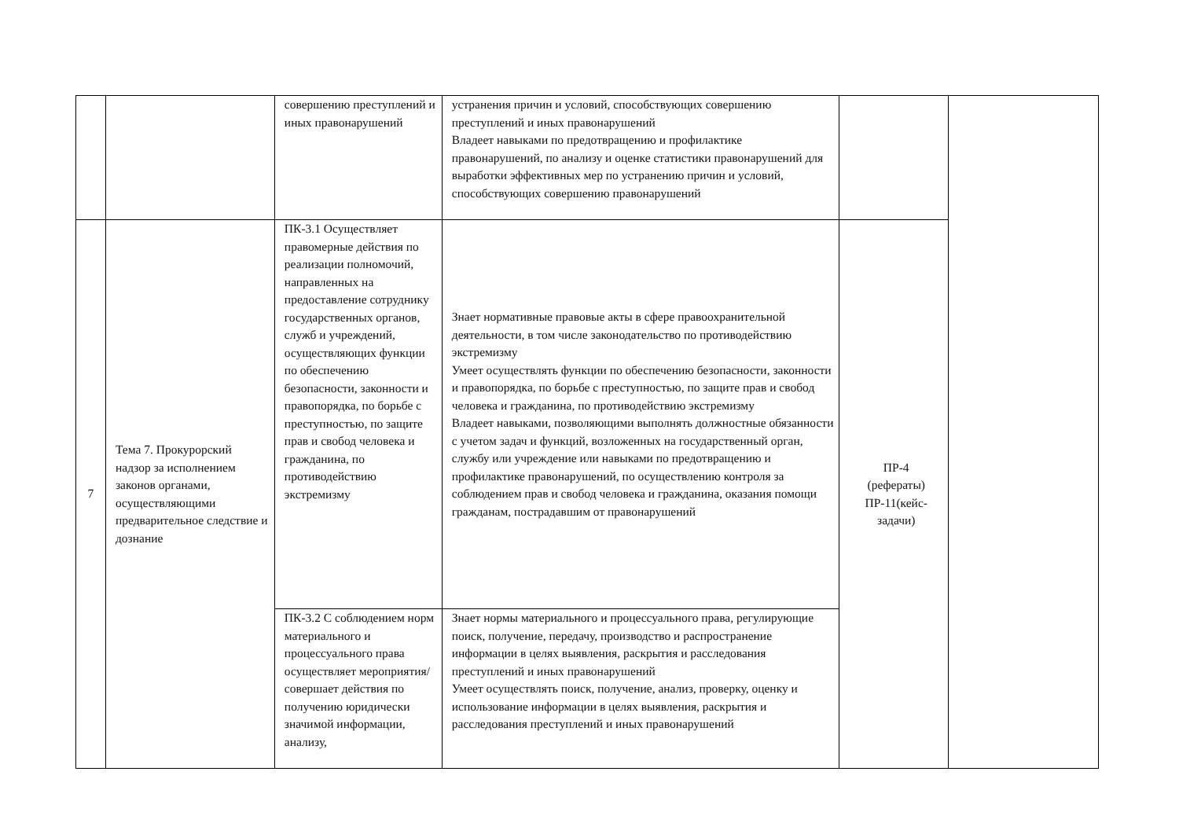| | | совершению преступлений и иных правонарушений | устранения причин и условий, способствующих совершению преступлений и иных правонарушений Владеет навыками по предотвращению и профилактике правонарушений, по анализу и оценке статистики правонарушений для выработки эффективных мер по устранению причин и условий, способствующих совершению правонарушений | | |
| 7 | Тема 7. Прокурорский надзор за исполнением законов органами, осуществляющими предварительное следствие и дознание | ПК-3.1 Осуществляет правомерные действия по реализации полномочий, направленных на предоставление сотруднику государственных органов, служб и учреждений, осуществляющих функции по обеспечению безопасности, законности и правопорядка, по борьбе с преступностью, по защите прав и свобод человека и гражданина, по противодействию экстремизму | Знает нормативные правовые акты в сфере правоохранительной деятельности, в том числе законодательство по противодействию экстремизму Умеет осуществлять функции по обеспечению безопасности, законности и правопорядка, по борьбе с преступностью, по защите прав и свобод человека и гражданина, по противодействию экстремизму Владеет навыками, позволяющими выполнять должностные обязанности с учетом задач и функций, возложенных на государственный орган, службу или учреждение или навыками по предотвращению и профилактике правонарушений, по осуществлению контроля за соблюдением прав и свобод человека и гражданина, оказания помощи гражданам, пострадавшим от правонарушений | ПР-4 (рефераты) ПР-11(кейс-задачи) | |
| | | ПК-3.2 С соблюдением норм материального и процессуального права осуществляет мероприятия/совершает действия по получению юридически значимой информации, анализу, | Знает нормы материального и процессуального права, регулирующие поиск, получение, передачу, производство и распространение информации в целях выявления, раскрытия и расследования преступлений и иных правонарушений Умеет осуществлять поиск, получение, анализ, проверку, оценку и использование информации в целях выявления, раскрытия и расследования преступлений и иных правонарушений | | |